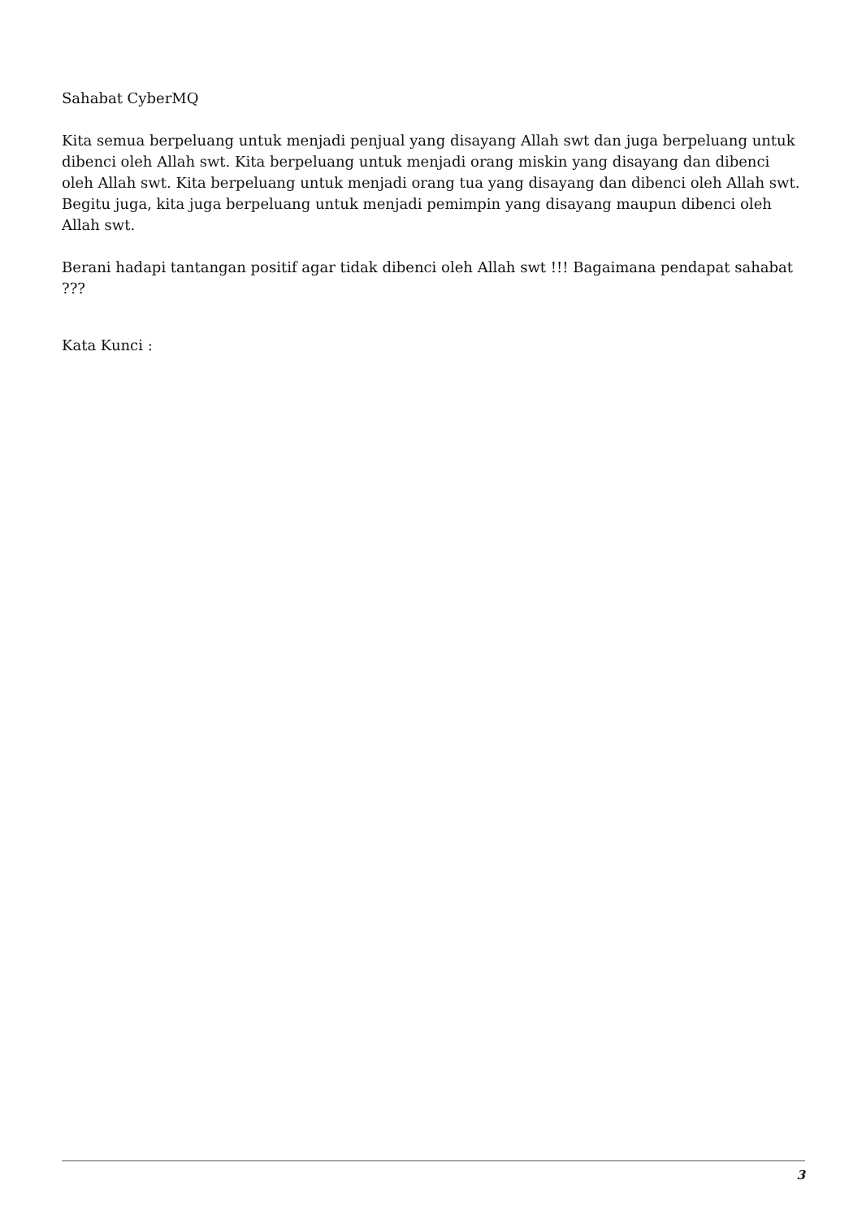Sahabat CyberMQ
Kita semua berpeluang untuk menjadi penjual yang disayang Allah swt dan juga berpeluang untuk dibenci oleh Allah swt. Kita berpeluang untuk menjadi orang miskin yang disayang dan dibenci oleh Allah swt. Kita berpeluang untuk menjadi orang tua yang disayang dan dibenci oleh Allah swt. Begitu juga, kita juga berpeluang untuk menjadi pemimpin yang disayang maupun dibenci oleh Allah swt.
Berani hadapi tantangan positif agar tidak dibenci oleh Allah swt !!! Bagaimana pendapat sahabat ???
Kata Kunci :
3